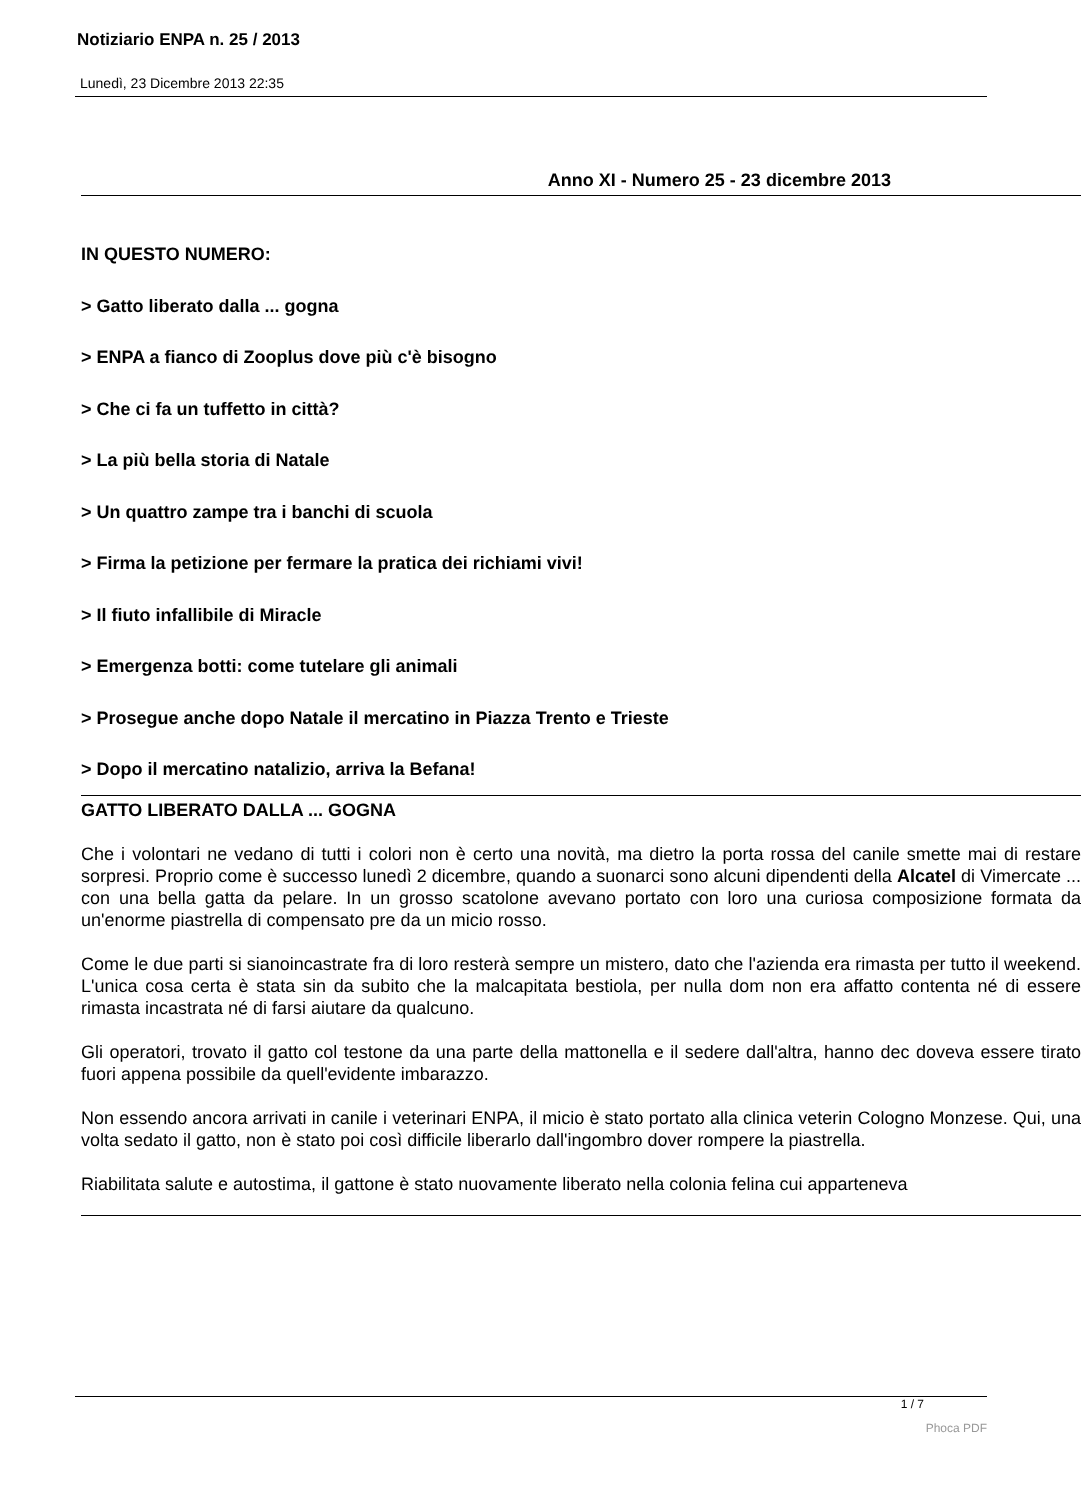Notiziario ENPA n. 25 / 2013
Lunedì, 23 Dicembre 2013 22:35
Anno XI - Numero 25 - 23 dicembre 2013
IN QUESTO NUMERO:
> Gatto liberato dalla ... gogna
> ENPA a fianco di Zooplus dove più c'è bisogno
> Che ci fa un tuffetto in città?
> La più bella storia di Natale
> Un quattro zampe tra i banchi di scuola
> Firma la petizione per fermare la pratica dei richiami vivi!
> Il fiuto infallibile di Miracle
> Emergenza botti: come tutelare gli animali
> Prosegue anche dopo Natale il mercatino in Piazza Trento e Trieste
> Dopo il mercatino natalizio, arriva la Befana!
GATTO LIBERATO DALLA ... GOGNA
Che i volontari ne vedano di tutti i colori non è certo una novità, ma dietro la porta rossa del canile smette mai di restare sorpresi. Proprio come è successo lunedì 2 dicembre, quando a suonarci sono alcuni dipendenti della Alcatel di Vimercate ... con una bella gatta da pelare. In un grosso scatolone avevano portato con loro una curiosa composizione formata da un'enorme piastrella di compensato pre da un micio rosso.
Come le due parti si sianoincastrate fra di loro resterà sempre un mistero, dato che l'azienda era rimasta per tutto il weekend. L'unica cosa certa è stata sin da subito che la malcapitata bestiola, per nulla dom non era affatto contenta né di essere rimasta incastrata né di farsi aiutare da qualcuno.
Gli operatori, trovato il gatto col testone da una parte della mattonella e il sedere dall'altra, hanno dec doveva essere tirato fuori appena possibile da quell'evidente imbarazzo.
Non essendo ancora arrivati in canile i veterinari ENPA, il micio è stato portato alla clinica veterin Cologno Monzese. Qui, una volta sedato il gatto, non è stato poi così difficile liberarlo dall'ingombro dover rompere la piastrella.
Riabilitata salute e autostima, il gattone è stato nuovamente liberato nella colonia felina cui apparteneva
1 / 7
Phoca PDF